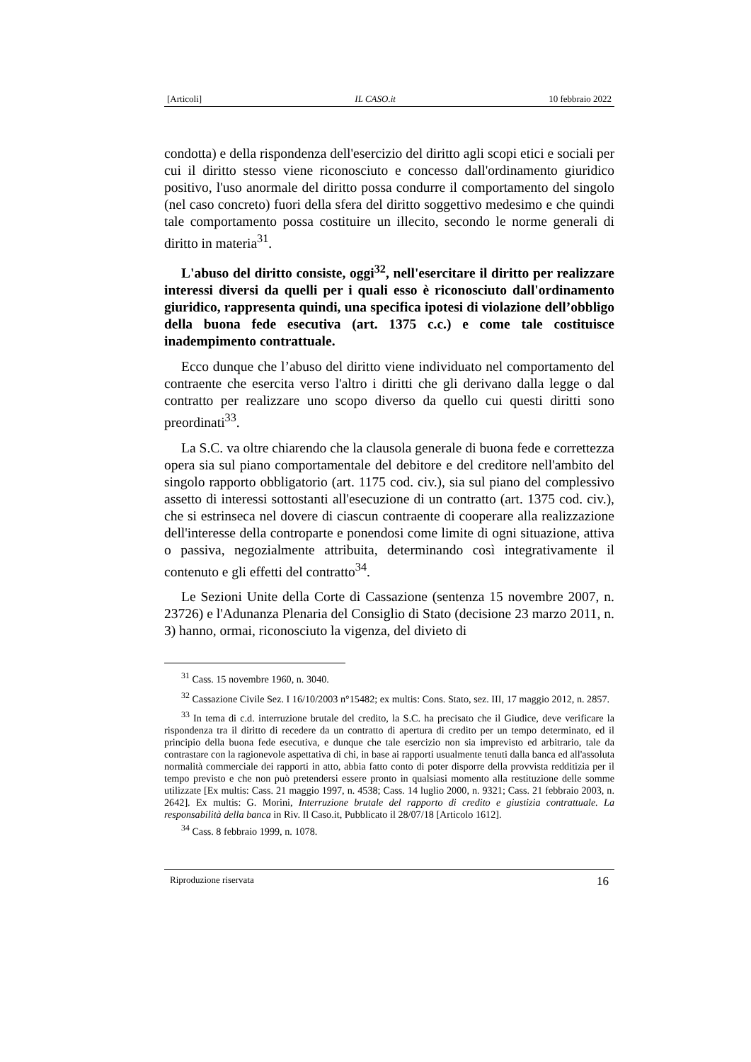[Articoli] IL CASO.it 10 febbraio 2022
condotta) e della rispondenza dell'esercizio del diritto agli scopi etici e sociali per cui il diritto stesso viene riconosciuto e concesso dall'ordinamento giuridico positivo, l'uso anormale del diritto possa condurre il comportamento del singolo (nel caso concreto) fuori della sfera del diritto soggettivo medesimo e che quindi tale comportamento possa costituire un illecito, secondo le norme generali di diritto in materia<sup>31</sup>.
L'abuso del diritto consiste, oggi<sup>32</sup>, nell'esercitare il diritto per realizzare interessi diversi da quelli per i quali esso è riconosciuto dall'ordinamento giuridico, rappresenta quindi, una specifica ipotesi di violazione dell’obbligo della buona fede esecutiva (art. 1375 c.c.) e come tale costituisce inadempimento contrattuale.
Ecco dunque che l’abuso del diritto viene individuato nel comportamento del contraente che esercita verso l'altro i diritti che gli derivano dalla legge o dal contratto per realizzare uno scopo diverso da quello cui questi diritti sono preordinati<sup>33</sup>.
La S.C. va oltre chiarendo che la clausola generale di buona fede e correttezza opera sia sul piano comportamentale del debitore e del creditore nell'ambito del singolo rapporto obbligatorio (art. 1175 cod. civ.), sia sul piano del complessivo assetto di interessi sottostanti all'esecuzione di un contratto (art. 1375 cod. civ.), che si estrinseca nel dovere di ciascun contraente di cooperare alla realizzazione dell'interesse della controparte e ponendosi come limite di ogni situazione, attiva o passiva, negozialmente attribuita, determinando così integrativamente il contenuto e gli effetti del contratto<sup>34</sup>.
Le Sezioni Unite della Corte di Cassazione (sentenza 15 novembre 2007, n. 23726) e l'Adunanza Plenaria del Consiglio di Stato (decisione 23 marzo 2011, n. 3) hanno, ormai, riconosciuto la vigenza, del divieto di
<sup>31</sup> Cass. 15 novembre 1960, n. 3040.
<sup>32</sup> Cassazione Civile Sez. I 16/10/2003 n°15482; ex multis: Cons. Stato, sez. III, 17 maggio 2012, n. 2857.
<sup>33</sup> In tema di c.d. interruzione brutale del credito, la S.C. ha precisato che il Giudice, deve verificare la rispondenza tra il diritto di recedere da un contratto di apertura di credito per un tempo determinato, ed il principio della buona fede esecutiva, e dunque che tale esercizio non sia imprevisto ed arbitrario, tale da contrastare con la ragionevole aspettativa di chi, in base ai rapporti usualmente tenuti dalla banca ed all'assoluta normalità commerciale dei rapporti in atto, abbia fatto conto di poter disporre della provvista redditizia per il tempo previsto e che non può pretendersi essere pronto in qualsiasi momento alla restituzione delle somme utilizzate [Ex multis: Cass. 21 maggio 1997, n. 4538; Cass. 14 luglio 2000, n. 9321; Cass. 21 febbraio 2003, n. 2642]. Ex multis: G. Morini, Interruzione brutale del rapporto di credito e giustizia contrattuale. La responsabilità della banca in Riv. Il Caso.it, Pubblicato il 28/07/18 [Articolo 1612].
<sup>34</sup> Cass. 8 febbraio 1999, n. 1078.
Riproduzione riservata 16